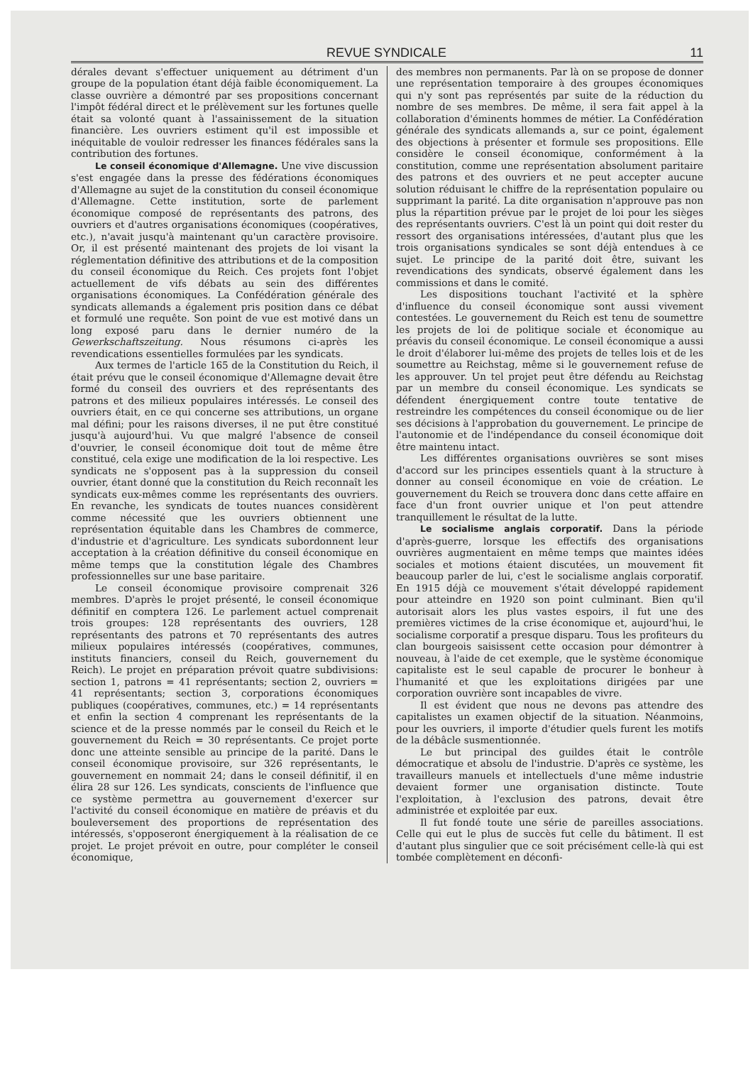REVUE SYNDICALE 11
dérales devant s'effectuer uniquement au détriment d'un groupe de la population étant déjà faible économiquement. La classe ouvrière a démontré par ses propositions concernant l'impôt fédéral direct et le prélèvement sur les fortunes quelle était sa volonté quant à l'assainissement de la situation financière. Les ouvriers estiment qu'il est impossible et inéquitable de vouloir redresser les finances fédérales sans la contribution des fortunes.
Le conseil économique d'Allemagne. Une vive discussion s'est engagée dans la presse des fédérations économiques d'Allemagne au sujet de la constitution du conseil économique d'Allemagne. Cette institution, sorte de parlement économique composé de représentants des patrons, des ouvriers et d'autres organisations économiques (coopératives, etc.), n'avait jusqu'à maintenant qu'un caractère provisoire. Or, il est présenté maintenant des projets de loi visant la réglementation définitive des attributions et de la composition du conseil économique du Reich. Ces projets font l'objet actuellement de vifs débats au sein des différentes organisations économiques. La Confédération générale des syndicats allemands a également pris position dans ce débat et formulé une requête. Son point de vue est motivé dans un long exposé paru dans le dernier numéro de la Gewerkschaftszeitung. Nous résumons ci-après les revendications essentielles formulées par les syndicats.
Aux termes de l'article 165 de la Constitution du Reich, il était prévu que le conseil économique d'Allemagne devait être formé du conseil des ouvriers et des représentants des patrons et des milieux populaires intéressés. Le conseil des ouvriers était, en ce qui concerne ses attributions, un organe mal défini; pour les raisons diverses, il ne put être constitué jusqu'à aujourd'hui. Vu que malgré l'absence de conseil d'ouvrier, le conseil économique doit tout de même être constitué, cela exige une modification de la loi respective. Les syndicats ne s'opposent pas à la suppression du conseil ouvrier, étant donné que la constitution du Reich reconnaît les syndicats eux-mêmes comme les représentants des ouvriers. En revanche, les syndicats de toutes nuances considèrent comme nécessité que les ouvriers obtiennent une représentation équitable dans les Chambres de commerce, d'industrie et d'agriculture. Les syndicats subordonnent leur acceptation à la création définitive du conseil économique en même temps que la constitution légale des Chambres professionnelles sur une base paritaire.
Le conseil économique provisoire comprenait 326 membres. D'après le projet présenté, le conseil économique définitif en comptera 126. Le parlement actuel comprenait trois groupes: 128 représentants des ouvriers, 128 représentants des patrons et 70 représentants des autres milieux populaires intéressés (coopératives, communes, instituts financiers, conseil du Reich, gouvernement du Reich). Le projet en préparation prévoit quatre subdivisions: section 1, patrons = 41 représentants; section 2, ouvriers = 41 représentants; section 3, corporations économiques publiques (coopératives, communes, etc.) = 14 représentants et enfin la section 4 comprenant les représentants de la science et de la presse nommés par le conseil du Reich et le gouvernement du Reich = 30 représentants. Ce projet porte donc une atteinte sensible au principe de la parité. Dans le conseil économique provisoire, sur 326 représentants, le gouvernement en nommait 24; dans le conseil définitif, il en élira 28 sur 126. Les syndicats, conscients de l'influence que ce système permettra au gouvernement d'exercer sur l'activité du conseil économique en matière de préavis et du bouleversement des proportions de représentation des intéressés, s'opposeront énergiquement à la réalisation de ce projet. Le projet prévoit en outre, pour compléter le conseil économique,
des membres non permanents. Par là on se propose de donner une représentation temporaire à des groupes économiques qui n'y sont pas représentés par suite de la réduction du nombre de ses membres. De même, il sera fait appel à la collaboration d'éminents hommes de métier. La Confédération générale des syndicats allemands a, sur ce point, également des objections à présenter et formule ses propositions. Elle considère le conseil économique, conformément à la constitution, comme une représentation absolument paritaire des patrons et des ouvriers et ne peut accepter aucune solution réduisant le chiffre de la représentation populaire ou supprimant la parité. La dite organisation n'approuve pas non plus la répartition prévue par le projet de loi pour les sièges des représentants ouvriers. C'est là un point qui doit rester du ressort des organisations intéressées, d'autant plus que les trois organisations syndicales se sont déjà entendues à ce sujet. Le principe de la parité doit être, suivant les revendications des syndicats, observé également dans les commissions et dans le comité.
Les dispositions touchant l'activité et la sphère d'influence du conseil économique sont aussi vivement contestées. Le gouvernement du Reich est tenu de soumettre les projets de loi de politique sociale et économique au préavis du conseil économique. Le conseil économique a aussi le droit d'élaborer lui-même des projets de telles lois et de les soumettre au Reichstag, même si le gouvernement refuse de les approuver. Un tel projet peut être défendu au Reichstag par un membre du conseil économique. Les syndicats se défendent énergiquement contre toute tentative de restreindre les compétences du conseil économique ou de lier ses décisions à l'approbation du gouvernement. Le principe de l'autonomie et de l'indépendance du conseil économique doit être maintenu intact.
Les différentes organisations ouvrières se sont mises d'accord sur les principes essentiels quant à la structure à donner au conseil économique en voie de création. Le gouvernement du Reich se trouvera donc dans cette affaire en face d'un front ouvrier unique et l'on peut attendre tranquillement le résultat de la lutte.
Le socialisme anglais corporatif. Dans la période d'après-guerre, lorsque les effectifs des organisations ouvrières augmentaient en même temps que maintes idées sociales et motions étaient discutées, un mouvement fit beaucoup parler de lui, c'est le socialisme anglais corporatif. En 1915 déjà ce mouvement s'était développé rapidement pour atteindre en 1920 son point culminant. Bien qu'il autorisait alors les plus vastes espoirs, il fut une des premières victimes de la crise économique et, aujourd'hui, le socialisme corporatif a presque disparu. Tous les profiteurs du clan bourgeois saisissent cette occasion pour démontrer à nouveau, à l'aide de cet exemple, que le système économique capitaliste est le seul capable de procurer le bonheur à l'humanité et que les exploitations dirigées par une corporation ouvrière sont incapables de vivre.
Il est évident que nous ne devons pas attendre des capitalistes un examen objectif de la situation. Néanmoins, pour les ouvriers, il importe d'étudier quels furent les motifs de la débâcle susmentionnée.
Le but principal des guildes était le contrôle démocratique et absolu de l'industrie. D'après ce système, les travailleurs manuels et intellectuels d'une même industrie devaient former une organisation distincte. Toute l'exploitation, à l'exclusion des patrons, devait être administrée et exploitée par eux.
Il fut fondé toute une série de pareilles associations. Celle qui eut le plus de succès fut celle du bâtiment. Il est d'autant plus singulier que ce soit précisément celle-là qui est tombée complètement en déconfi-